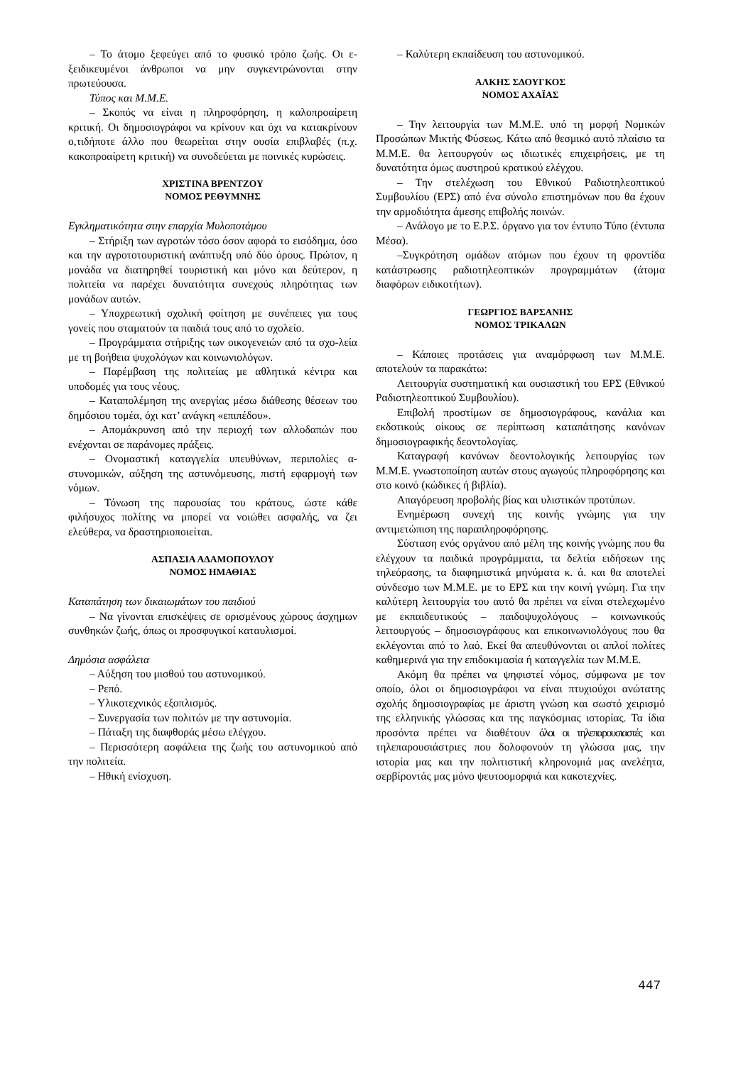– Το άτομο ξεφεύγει από το φυσικό τρόπο ζωής. Οι ε- ξειδικευμένοι άνθρωποι να μην συγκεντρώνονται στην πρωτεύουσα.
Τύπος και Μ.Μ.Ε.
– Σκοπός να είναι η πληροφόρηση, η καλοπροαίρετη κριτική. Οι δημοσιογράφοι να κρίνουν και όχι να κατακρίνουν ο,τιδήποτε άλλο που θεωρείται στην ουσία επιβλαβές (π.χ. κακοπροαίρετη κριτική) να συνοδεύεται με ποινικές κυρώσεις.
ΧΡΙΣΤΙΝΑ ΒΡΕΝΤΖΟΥ
ΝΟΜΟΣ ΡΕΘΥΜΝΗΣ
Εγκληματικότητα στην επαρχία Μυλοποτάμου
– Στήριξη των αγροτών τόσο όσον αφορά το εισόδημα, όσο και την αγροτοτουριστική ανάπτυξη υπό δύο όρους. Πρώτον, η μονάδα να διατηρηθεί τουριστική και μόνο και δεύτερον, η πολιτεία να παρέχει δυνατότητα συνεχούς πληρότητας των μονάδων αυτών.
– Υποχρεωτική σχολική φοίτηση με συνέπειες για τους γονείς που σταματούν τα παιδιά τους από το σχολείο.
– Προγράμματα στήριξης των οικογενειών από τα σχο-λεία με τη βοήθεια ψυχολόγων και κοινωνιολόγων.
– Παρέμβαση της πολιτείας με αθλητικά κέντρα και υποδομές για τους νέους.
– Καταπολέμηση της ανεργίας μέσω διάθεσης θέσεων του δημόσιου τομέα, όχι κατ’ ανάγκη «επιπέδου».
– Απομάκρυνση από την περιοχή των αλλοδαπών που ενέχονται σε παράνομες πράξεις.
– Ονομαστική καταγγελία υπευθύνων, περιπολίες α-στυνομικών, αύξηση της αστυνόμευσης, πιστή εφαρμογή των νόμων.
– Τόνωση της παρουσίας του κράτους, ώστε κάθε φιλήσυχος πολίτης να μπορεί να νοιώθει ασφαλής, να ζει ελεύθερα, να δραστηριοποιείται.
ΑΣΠΑΣΙΑ ΑΔΑΜΟΠΟΥΛΟΥ
ΝΟΜΟΣ ΗΜΑΘΙΑΣ
Καταπάτηση των δικαιωμάτων του παιδιού
– Να γίνονται επισκέψεις σε ορισμένους χώρους άσχημων συνθηκών ζωής, όπως οι προσφυγικοί καταυλισμοί.
Δημόσια ασφάλεια
– Αύξηση του μισθού του αστυνομικού.
– Ρεπό.
– Υλικοτεχνικός εξοπλισμός.
– Συνεργασία των πολιτών με την αστυνομία.
– Πάταξη της διαφθοράς μέσω ελέγχου.
– Περισσότερη ασφάλεια της ζωής του αστυνομικού από την πολιτεία.
– Ηθική ενίσχυση.
– Καλύτερη εκπαίδευση του αστυνομικού.
ΑΛΚΗΣ ΣΔΟΥΓΚΟΣ
ΝΟΜΟΣ ΑΧΑΪΑΣ
– Την λειτουργία των Μ.Μ.Ε. υπό τη μορφή Νομικών Προσώπων Μικτής Φύσεως. Κάτω από θεσμικό αυτό πλαίσιο τα Μ.Μ.Ε. θα λειτουργούν ως ιδιωτικές επιχειρήσεις, με τη δυνατότητα όμως αυστηρού κρατικού ελέγχου.
– Την στελέχωση του Εθνικού Ραδιοτηλεοπτικού Συμβουλίου (ΕΡΣ) από ένα σύνολο επιστημόνων που θα έχουν την αρμοδιότητα άμεσης επιβολής ποινών.
– Ανάλογο με το Ε.Ρ.Σ. όργανο για τον έντυπο Τύπο (έντυπα Μέσα).
–Συγκρότηση ομάδων ατόμων που έχουν τη φροντίδα κατάστρωσης ραδιοτηλεοπτικών προγραμμάτων (άτομα διαφόρων ειδικοτήτων).
ΓΕΩΡΓΙΟΣ ΒΑΡΣΑΝΗΣ
ΝΟΜΟΣ ΤΡΙΚΑΛΩΝ
– Κάποιες προτάσεις για αναμόρφωση των Μ.Μ.Ε. αποτελούν τα παρακάτω:
Λειτουργία συστηματική και ουσιαστική του ΕΡΣ (Εθνικού Ραδιοτηλεοπτικού Συμβουλίου).
Επιβολή προστίμων σε δημοσιογράφους, κανάλια και εκδοτικούς οίκους σε περίπτωση καταπάτησης κανόνων δημοσιογραφικής δεοντολογίας.
Καταγραφή κανόνων δεοντολογικής λειτουργίας των Μ.Μ.Ε. γνωστοποίηση αυτών στους αγωγούς πληροφόρησης και στο κοινό (κώδικες ή βιβλία).
Απαγόρευση προβολής βίας και υλιστικών προτύπων.
Ενημέρωση συνεχή της κοινής γνώμης για την αντιμετώπιση της παραπληροφόρησης.
Σύσταση ενός οργάνου από μέλη της κοινής γνώμης που θα ελέγχουν τα παιδικά προγράμματα, τα δελτία ειδήσεων της τηλεόρασης, τα διαφημιστικά μηνύματα κ. ά. και θα αποτελεί σύνδεσμο των Μ.Μ.Ε. με το ΕΡΣ και την κοινή γνώμη. Για την καλύτερη λειτουργία του αυτό θα πρέπει να είναι στελεχωμένο με εκπαιδευτικούς – παιδοψυχολόγους – κοινωνικούς λειτουργούς – δημοσιογράφους και επικοινωνιολόγους που θα εκλέγονται από το λαό. Εκεί θα απευθύνονται οι απλοί πολίτες καθημερινά για την επιδοκιμασία ή καταγγελία των Μ.Μ.Ε.
Ακόμη θα πρέπει να ψηφιστεί νόμος, σύμφωνα με τον οποίο, όλοι οι δημοσιογράφοι να είναι πτυχιούχοι ανώτατης σχολής δημοσιογραφίας με άριστη γνώση και σωστό χειρισμό της ελληνικής γλώσσας και της παγκόσμιας ιστορίας. Τα ίδια προσόντα πρέπει να διαθέτουν όλοι οι τηλεπαρουσιαστές και τηλεπαρουσιάστριες που δολοφονούν τη γλώσσα μας, την ιστορία μας και την πολιτιστική κληρονομιά μας ανελέητα, σερβίροντάς μας μόνο ψευτοομορφιά και κακοτεχνίες.
447